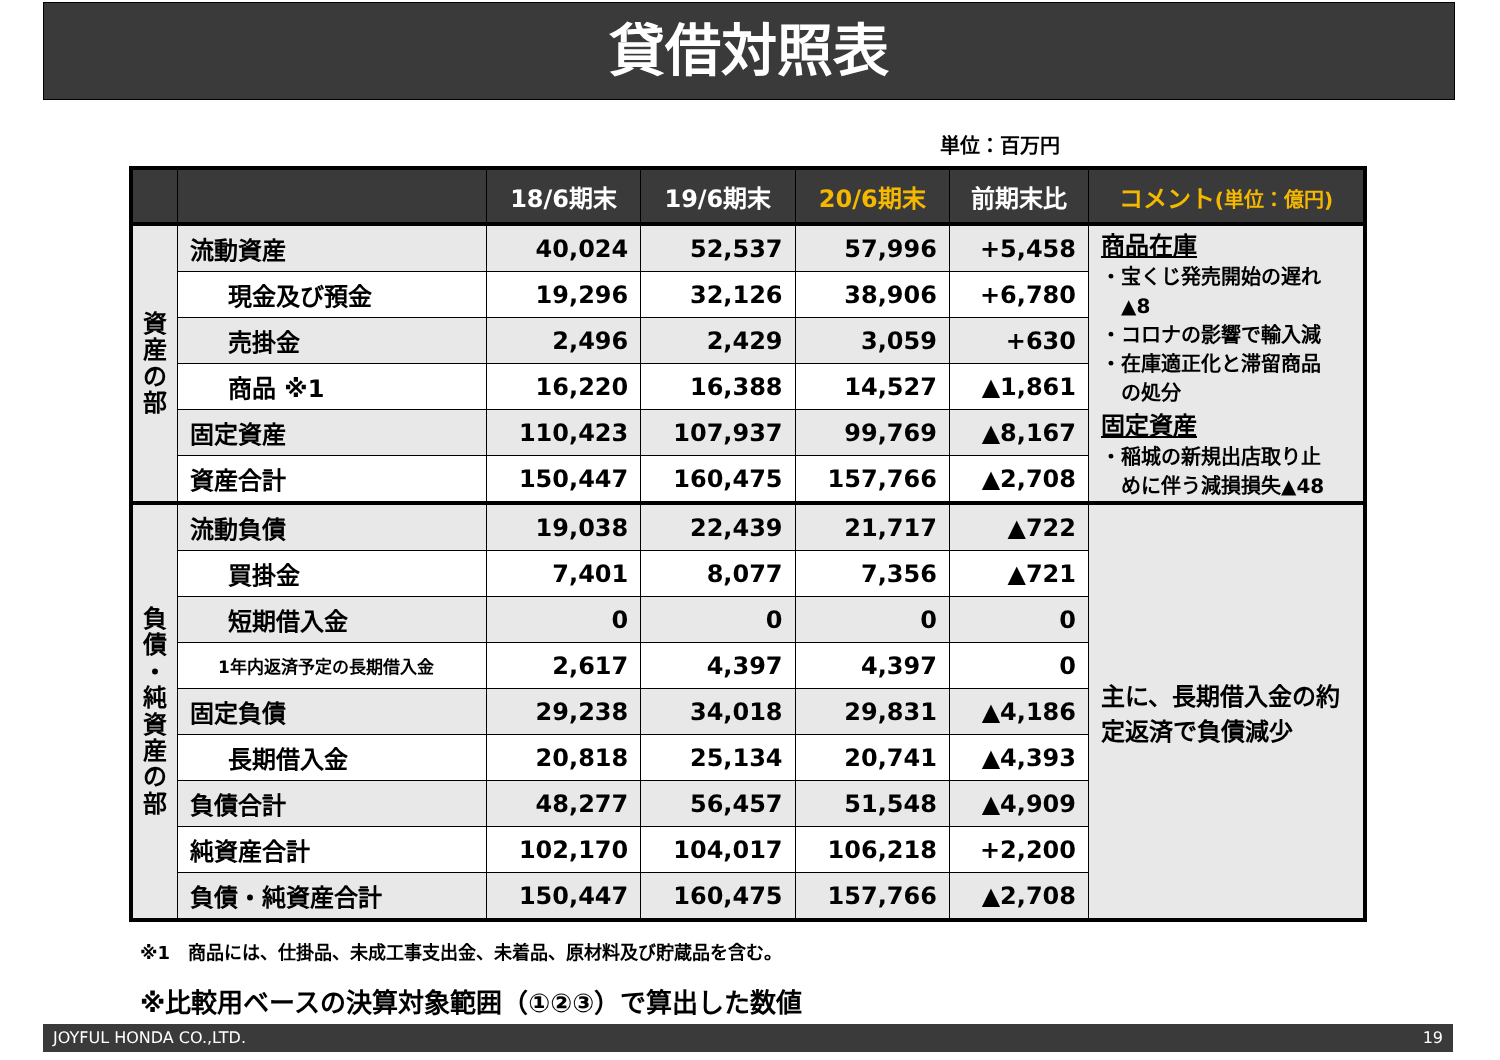貸借対照表
単位：百万円
| | | 18/6期末 | 19/6期末 | 20/6期末 | 前期末比 | コメント (単位：億円) |
| --- | --- | --- | --- | --- | --- | --- |
| 資 産 の 部 | 流動資産 | 40,024 | 52,537 | 57,996 | +5,458 | 商品在庫 ・宝くじ発売開始の遅れ ▲8 ・コロナの影響で輸入減 ・在庫適正化と滞留商品 の処分 固定資産 ・稲城の新規出店取り止 めに伴う減損損失▲48 |
| | 現金及び預金 | 19,296 | 32,126 | 38,906 | +6,780 | |
| | 売掛金 | 2,496 | 2,429 | 3,059 | +630 | |
| | 商品 ※1 | 16,220 | 16,388 | 14,527 | ▲1,861 | |
| | 固定資産 | 110,423 | 107,937 | 99,769 | ▲8,167 | |
| | 資産合計 | 150,447 | 160,475 | 157,766 | ▲2,708 | |
| 負 債 ・ 純 資 産 の 部 | 流動負債 | 19,038 | 22,439 | 21,717 | ▲722 | 主に、長期借入金の約定返済で負債減少 |
| | 買掛金 | 7,401 | 8,077 | 7,356 | ▲721 | |
| | 短期借入金 | 0 | 0 | 0 | 0 | |
| | 1年内返済予定の長期借入金 | 2,617 | 4,397 | 4,397 | 0 | |
| | 固定負債 | 29,238 | 34,018 | 29,831 | ▲4,186 | |
| | 長期借入金 | 20,818 | 25,134 | 20,741 | ▲4,393 | |
| | 負債合計 | 48,277 | 56,457 | 51,548 | ▲4,909 | |
| | 純資産合計 | 102,170 | 104,017 | 106,218 | +2,200 | |
| | 負債・純資産合計 | 150,447 | 160,475 | 157,766 | ▲2,708 | |
※1　商品には、仕掛品、未成工事支出金、未着品、原材料及び貯蔵品を含む。
※比較用ベースの決算対象範囲（①②③）で算出した数値
JOYFUL HONDA CO.,LTD. 19